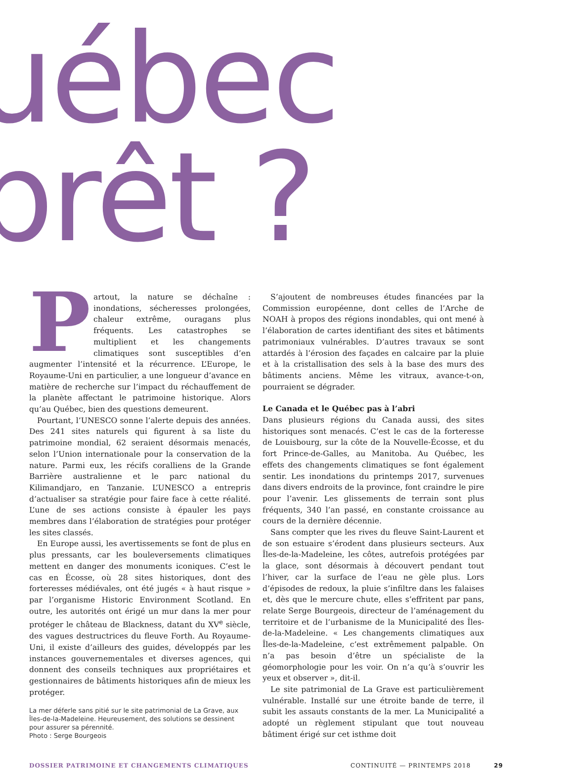uébec
prêt ?
Partout, la nature se déchaîne : inondations, sécheresses prolongées, chaleur extrême, ouragans plus fréquents. Les catastrophes se multiplient et les changements climatiques sont susceptibles d’en augmenter l’intensité et la récurrence. L’Europe, le Royaume-Uni en particulier, a une longueur d’avance en matière de recherche sur l’impact du réchauffement de la planète affectant le patrimoine historique. Alors qu’au Québec, bien des questions demeurent.
Pourtant, l’UNESCO sonne l’alerte depuis des années. Des 241 sites naturels qui figurent à sa liste du patrimoine mondial, 62 seraient désormais menacés, selon l’Union internationale pour la conservation de la nature. Parmi eux, les récifs coralliens de la Grande Barrière australienne et le parc national du Kilimandjaro, en Tanzanie. L’UNESCO a entrepris d’actualiser sa stratégie pour faire face à cette réalité. L’une de ses actions consiste à épauler les pays membres dans l’élaboration de stratégies pour protéger les sites classés.
En Europe aussi, les avertissements se font de plus en plus pressants, car les bouleversements climatiques mettent en danger des monuments iconiques. C’est le cas en Écosse, où 28 sites historiques, dont des forteresses médiévales, ont été jugés « à haut risque » par l’organisme Historic Environment Scotland. En outre, les autorités ont érigé un mur dans la mer pour protéger le château de Blackness, datant du XV<sup>e</sup> siècle, des vagues destructrices du fleuve Forth. Au Royaume-Uni, il existe d’ailleurs des guides, développés par les instances gouvernementales et diverses agences, qui donnent des conseils techniques aux propriétaires et gestionnaires de bâtiments historiques afin de mieux les protéger.
La mer déferle sans pitié sur le site patrimonial de La Grave, aux Îles-de-la-Madeleine. Heureusement, des solutions se dessinent pour assurer sa pérennité.
Photo : Serge Bourgeois
S’ajoutent de nombreuses études financées par la Commission européenne, dont celles de l’Arche de NOAH à propos des régions inondables, qui ont mené à l’élaboration de cartes identifiant des sites et bâtiments patrimoniaux vulnérables. D’autres travaux se sont attardés à l’érosion des façades en calcaire par la pluie et à la cristallisation des sels à la base des murs des bâtiments anciens. Même les vitraux, avance-t-on, pourraient se dégrader.
Le Canada et le Québec pas à l’abri
Dans plusieurs régions du Canada aussi, des sites historiques sont menacés. C’est le cas de la forteresse de Louisbourg, sur la côte de la Nouvelle-Écosse, et du fort Prince-de-Galles, au Manitoba. Au Québec, les effets des changements climatiques se font également sentir. Les inondations du printemps 2017, survenues dans divers endroits de la province, font craindre le pire pour l’avenir. Les glissements de terrain sont plus fréquents, 340 l’an passé, en constante croissance au cours de la dernière décennie.
Sans compter que les rives du fleuve Saint-Laurent et de son estuaire s’érodent dans plusieurs secteurs. Aux Îles-de-la-Madeleine, les côtes, autrefois protégées par la glace, sont désormais à découvert pendant tout l’hiver, car la surface de l’eau ne gèle plus. Lors d’épisodes de redoux, la pluie s’infiltre dans les falaises et, dès que le mercure chute, elles s’effritent par pans, relate Serge Bourgeois, directeur de l’aménagement du territoire et de l’urbanisme de la Municipalité des Îles-de-la-Madeleine. « Les changements climatiques aux Îles-de-la-Madeleine, c’est extrêmement palpable. On n’a pas besoin d’être un spécialiste de la géomorphologie pour les voir. On n’a qu’à s’ouvrir les yeux et observer », dit-il.
Le site patrimonial de La Grave est particulièrement vulnérable. Installé sur une étroite bande de terre, il subit les assauts constants de la mer. La Municipalité a adopté un règlement stipulant que tout nouveau bâtiment érigé sur cet isthme doit
DOSSIER PATRIMOINE ET CHANGEMENTS CLIMATIQUES CONTINUITÉ — PRINTEMPS 2018 29